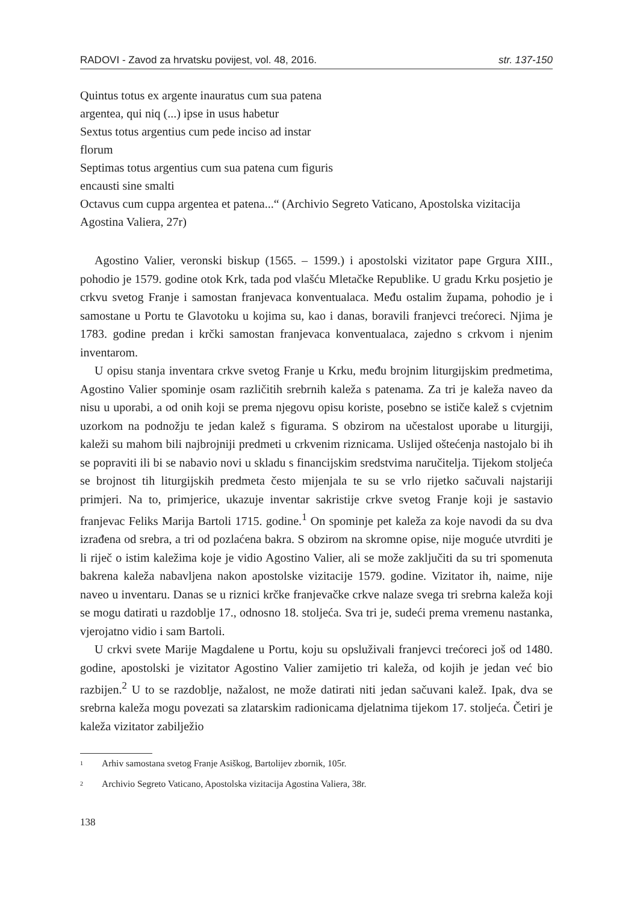RADOVI - Zavod za hrvatsku povijest, vol. 48, 2016. str. 137-150
Quintus totus ex argente inauratus cum sua patena
argentea, qui niq (...) ipse in usus habetur
Sextus totus argentius cum pede inciso ad instar
florum
Septimas totus argentius cum sua patena cum figuris
encausti sine smalti
Octavus cum cuppa argentea et patena...“ (Archivio Segreto Vaticano, Apostolska vizitacija Agostina Valiera, 27r)
Agostino Valier, veronski biskup (1565. – 1599.) i apostolski vizitator pape Grgura XIII., pohodio je 1579. godine otok Krk, tada pod vlašću Mletačke Republike. U gradu Krku posjetio je crkvu svetog Franje i samostan franjevaca konventualaca. Među ostalim župama, pohodio je i samostane u Portu te Glavotoku u kojima su, kao i danas, boravili franjevci trećoreci. Njima je 1783. godine predan i krčki samostan franjevaca konventualaca, zajedno s crkvom i njenim inventarom.
U opisu stanja inventara crkve svetog Franje u Krku, među brojnim liturgijskim predmetima, Agostino Valier spominje osam različitih srebrnih kaleža s patenama. Za tri je kaleža naveo da nisu u uporabi, a od onih koji se prema njegovu opisu koriste, posebno se ističe kalež s cvjetnim uzorkom na podnožju te jedan kalež s figurama. S obzirom na učestalost uporabe u liturgiji, kaleži su mahom bili najbrojniji predmeti u crkvenim riznicama. Uslijed oštećenja nastojalo bi ih se popraviti ili bi se nabavio novi u skladu s financijskim sredstvima naručitelja. Tijekom stoljeća se brojnost tih liturgijskih predmeta često mijenjala te su se vrlo rijetko sačuvali najstariji primjeri. Na to, primjerice, ukazuje inventar sakristije crkve svetog Franje koji je sastavio franjevac Feliks Marija Bartoli 1715. godine.<sup>1</sup> On spominje pet kaleža za koje navodi da su dva izrađena od srebra, a tri od pozlaćena bakra. S obzirom na skromne opise, nije moguće utvrditi je li riječ o istim kaležima koje je vidio Agostino Valier, ali se može zaključiti da su tri spomenuta bakrena kaleža nabavljena nakon apostolske vizitacije 1579. godine. Vizitator ih, naime, nije naveo u inventaru. Danas se u riznici krčke franjevačke crkve nalaze svega tri srebrna kaleža koji se mogu datirati u razdoblje 17., odnosno 18. stoljeća. Sva tri je, sudeći prema vremenu nastanka, vjerojatno vidio i sam Bartoli.
U crkvi svete Marije Magdalene u Portu, koju su opsluživali franjevci trećoreci još od 1480. godine, apostolski je vizitator Agostino Valier zamijetio tri kaleža, od kojih je jedan već bio razbijen.<sup>2</sup> U to se razdoblje, nažalost, ne može datirati niti jedan sačuvani kalež. Ipak, dva se srebrna kaleža mogu povezati sa zlatarskim radionicama djelatnima tijekom 17. stoljeća. Četiri je kaleža vizitator zabilježio
<sup>1</sup> Arhiv samostana svetog Franje Asiškog, Bartolijev zbornik, 105r.
<sup>2</sup> Archivio Segreto Vaticano, Apostolska vizitacija Agostina Valiera, 38r.
138